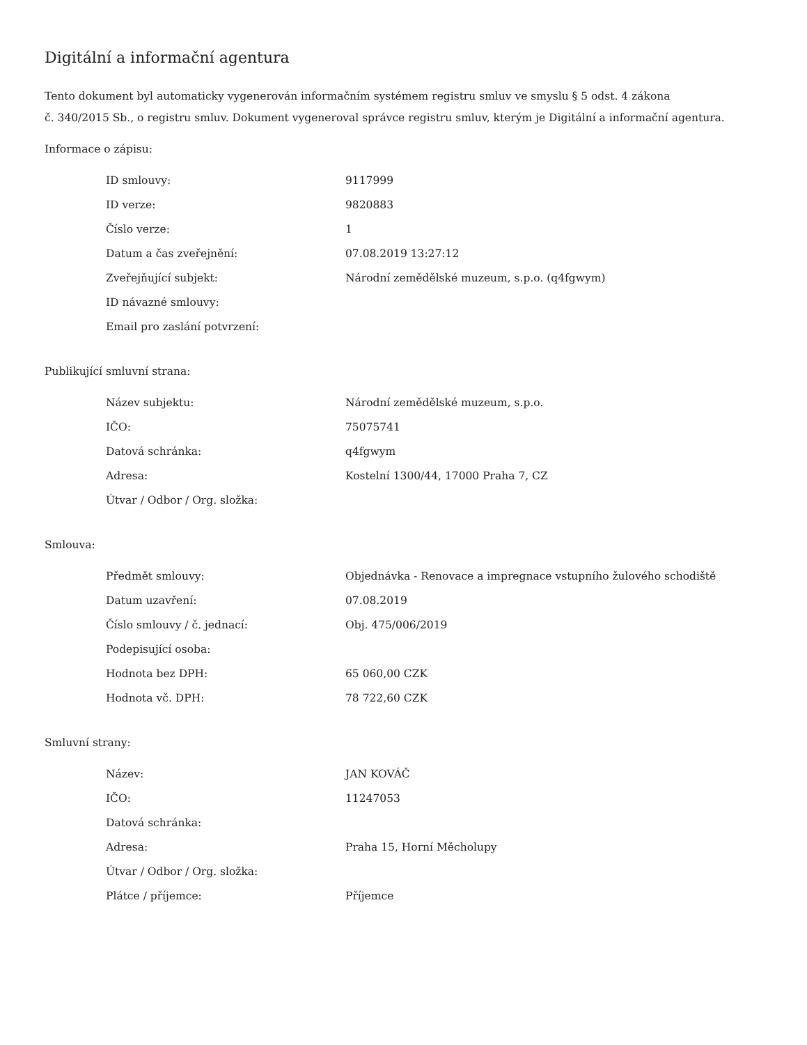Digitální a informační agentura
Tento dokument byl automaticky vygenerován informačním systémem registru smluv ve smyslu § 5 odst. 4 zákona
č. 340/2015 Sb., o registru smluv. Dokument vygeneroval správce registru smluv, kterým je Digitální a informační agentura.
Informace o zápisu:
| ID smlouvy: | 9117999 |
| ID verze: | 9820883 |
| Číslo verze: | 1 |
| Datum a čas zveřejnění: | 07.08.2019 13:27:12 |
| Zveřejňující subjekt: | Národní zemědělské muzeum, s.p.o. (q4fgwym) |
| ID návazné smlouvy: | |
| Email pro zaslání potvrzení: | |
Publikující smluvní strana:
| Název subjektu: | Národní zemědělské muzeum, s.p.o. |
| IČO: | 75075741 |
| Datová schránka: | q4fgwym |
| Adresa: | Kostelní 1300/44, 17000 Praha 7, CZ |
| Útvar / Odbor / Org. složka: | |
Smlouva:
| Předmět smlouvy: | Objednávka - Renovace a impregnace vstupního žulového schodiště |
| Datum uzavření: | 07.08.2019 |
| Číslo smlouvy / č. jednací: | Obj. 475/006/2019 |
| Podepisující osoba: | |
| Hodnota bez DPH: | 65 060,00 CZK |
| Hodnota vč. DPH: | 78 722,60 CZK |
Smluvní strany:
| Název: | JAN KOVÁČ |
| IČO: | 11247053 |
| Datová schránka: | |
| Adresa: | Praha 15, Horní Měcholupy |
| Útvar / Odbor / Org. složka: | |
| Plátce / příjemce: | Příjemce |